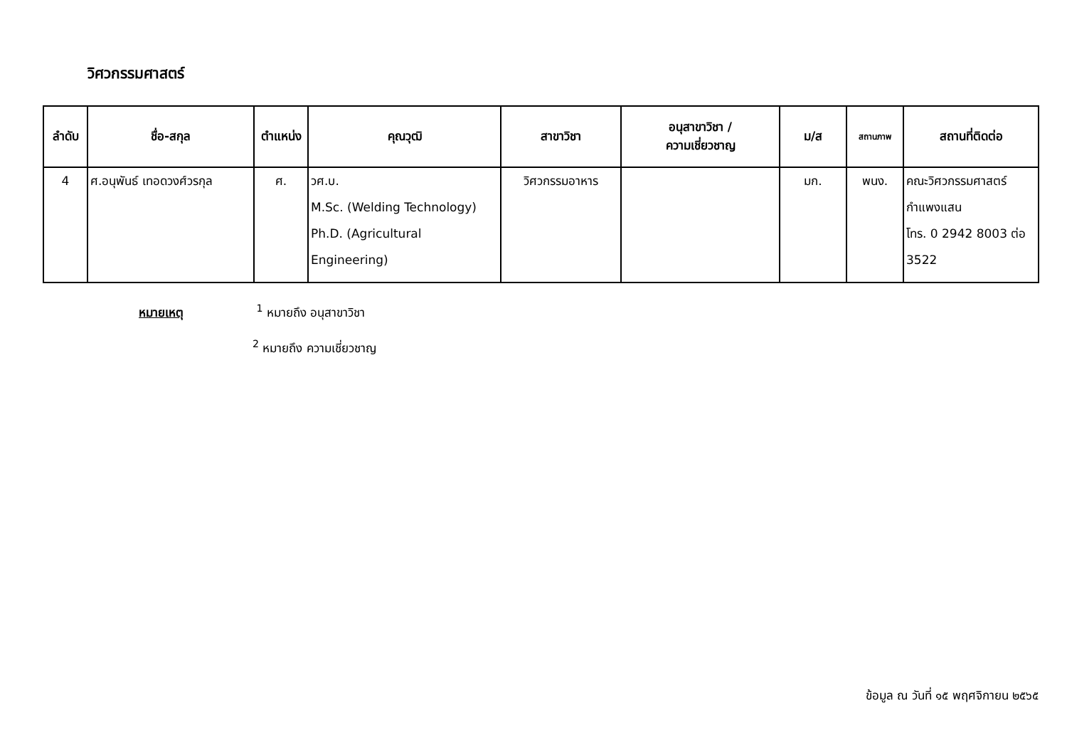วิศวกรรมศาสตร์
| ลำดับ | ชื่อ-สกุล | ตำแหน่ง | คุณวุฒิ | สาขาวิชา | อนุสาขาวิชา / ความเชี่ยวชาญ | ม/ส | สถานภาพ | สถานที่ติดต่อ |
| --- | --- | --- | --- | --- | --- | --- | --- | --- |
| 4 | ศ.อนุพันธ์ เทอดวงศ์วรกุล | ศ. | วศ.บ. M.Sc. (Welding Technology) Ph.D. (Agricultural Engineering) | วิศวกรรมอาหาร | | มก. | พนง. | คณะวิศวกรรมศาสตร์ กำแพงแสน โทร. 0 2942 8003 ต่อ 3522 |
หมายเหตุ <sup>1</sup> หมายถึง อนุสาขาวิชา
<sup>2</sup> หมายถึง ความเชี่ยวชาญ
ข้อมูล ณ วันที่ ๑๕ พฤศจิกายน ๒๕๖๕